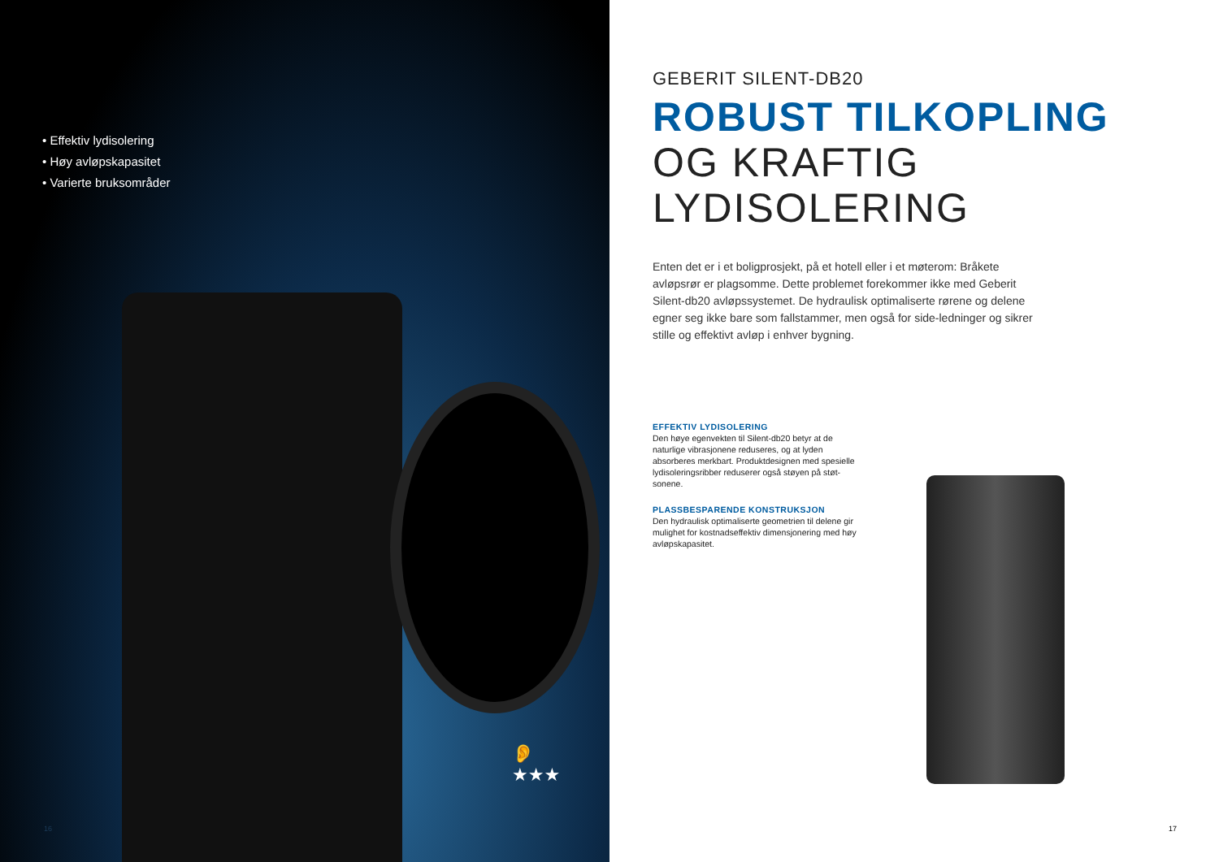• Effektiv lydisolering
• Høy avløpskapasitet
• Varierte bruksområder
👂
★★★
16
GEBERIT SILENT-DB20
ROBUST TILKOPLING
OG KRAFTIG
LYDISOLERING
Enten det er i et boligprosjekt, på et hotell eller i et møterom: Bråkete avløpsrør er plagsomme. Dette problemet forekommer ikke med Geberit Silent-db20 avløpssystemet. De hydraulisk optimaliserte rørene og delene egner seg ikke bare som fallstammer, men også for side-ledninger og sikrer stille og effektivt avløp i enhver bygning.
EFFEKTIV LYDISOLERING
Den høye egenvekten til Silent-db20 betyr at de naturlige vibrasjonene reduseres, og at lyden absorberes merkbart. Produktdesignen med spesielle lydisoleringsribber reduserer også støyen på støt-sonene.
PLASSBESPARENDE KONSTRUKSJON
Den hydraulisk optimaliserte geometrien til delene gir mulighet for kostnadseffektiv dimensjonering med høy avløpskapasitet.
17